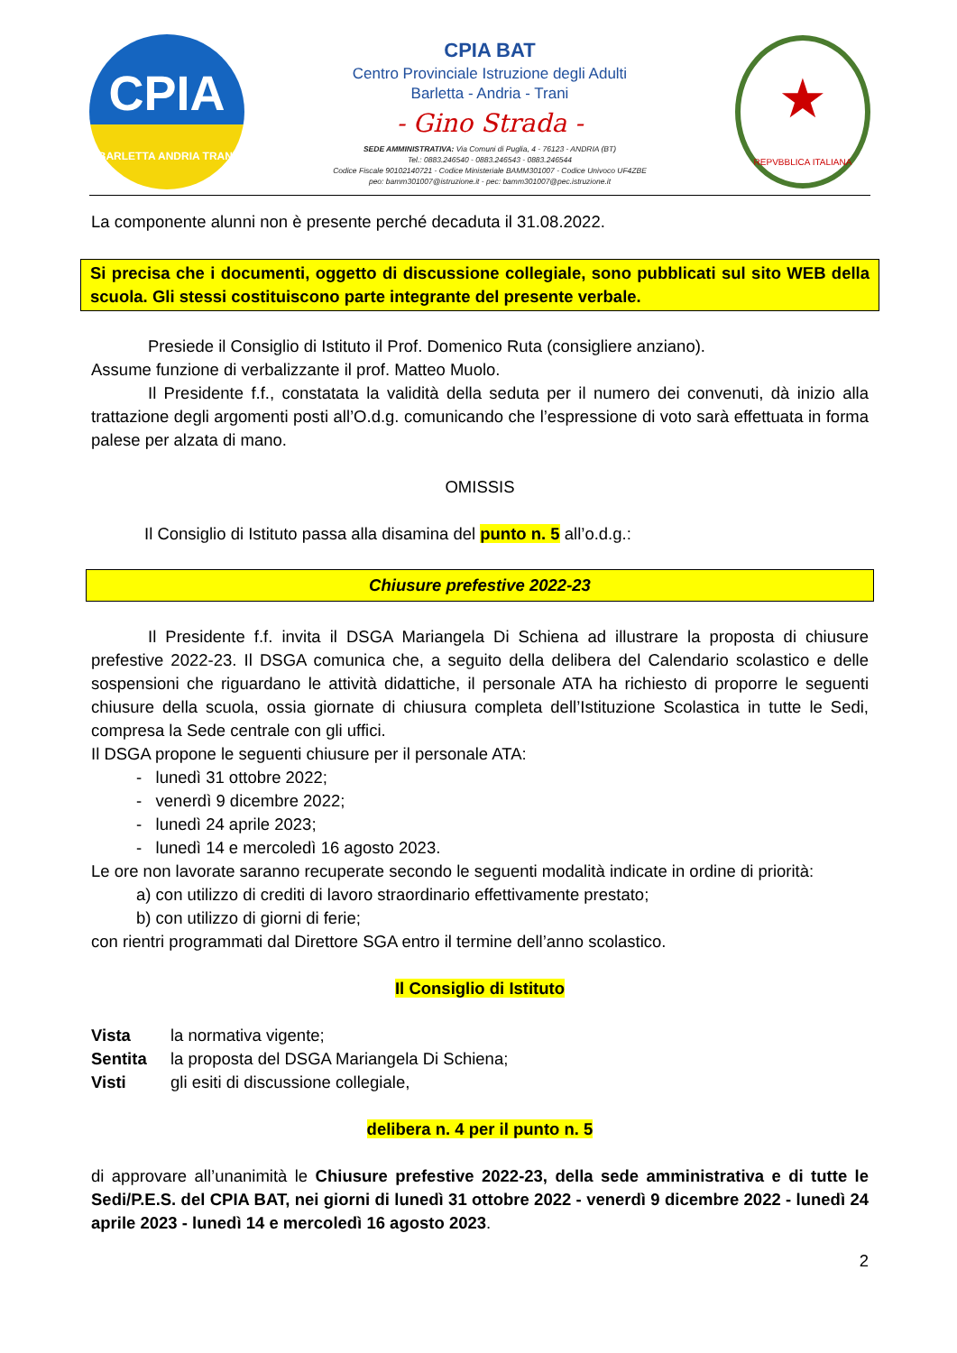CPIA
BARLETTA ANDRIA TRANI
CPIA BAT
Centro Provinciale Istruzione degli Adulti
Barletta - Andria - Trani
- Gino Strada -
SEDE AMMINISTRATIVA: Via Comuni di Puglia, 4 - 76123 - ANDRIA (BT)
Tel.: 0883.246540 - 0883.246543 - 0883.246544
Codice Fiscale 90102140721 - Codice Ministeriale BAMM301007 - Codice Univoco UF4ZBE
peo: bamm301007@istruzione.it - pec: bamm301007@pec.istruzione.it
★
REPVBBLICA ITALIANA
La componente alunni non è presente perché decaduta il 31.08.2022.
Si precisa che i documenti, oggetto di discussione collegiale, sono pubblicati sul sito WEB della scuola. Gli stessi costituiscono parte integrante del presente verbale.
Presiede il Consiglio di Istituto il Prof. Domenico Ruta (consigliere anziano).
Assume funzione di verbalizzante il prof. Matteo Muolo.
Il Presidente f.f., constatata la validità della seduta per il numero dei convenuti, dà inizio alla trattazione degli argomenti posti all’O.d.g. comunicando che l’espressione di voto sarà effettuata in forma palese per alzata di mano.
OMISSIS
Il Consiglio di Istituto passa alla disamina del punto n. 5 all’o.d.g.:
Chiusure prefestive 2022-23
Il Presidente f.f. invita il DSGA Mariangela Di Schiena ad illustrare la proposta di chiusure prefestive 2022-23. Il DSGA comunica che, a seguito della delibera del Calendario scolastico e delle sospensioni che riguardano le attività didattiche, il personale ATA ha richiesto di proporre le seguenti chiusure della scuola, ossia giornate di chiusura completa dell’Istituzione Scolastica in tutte le Sedi, compresa la Sede centrale con gli uffici.
Il DSGA propone le seguenti chiusure per il personale ATA:
- lunedì 31 ottobre 2022;
- venerdì 9 dicembre 2022;
- lunedì 24 aprile 2023;
- lunedì 14 e mercoledì 16 agosto 2023.
Le ore non lavorate saranno recuperate secondo le seguenti modalità indicate in ordine di priorità:
a) con utilizzo di crediti di lavoro straordinario effettivamente prestato;
b) con utilizzo di giorni di ferie;
con rientri programmati dal Direttore SGA entro il termine dell’anno scolastico.
Il Consiglio di Istituto
Vista la normativa vigente;
Sentita la proposta del DSGA Mariangela Di Schiena;
Visti gli esiti di discussione collegiale,
delibera n. 4 per il punto n. 5
di approvare all’unanimità le Chiusure prefestive 2022-23, della sede amministrativa e di tutte le Sedi/P.E.S. del CPIA BAT, nei giorni di lunedì 31 ottobre 2022 - venerdì 9 dicembre 2022 - lunedì 24 aprile 2023 - lunedì 14 e mercoledì 16 agosto 2023.
2